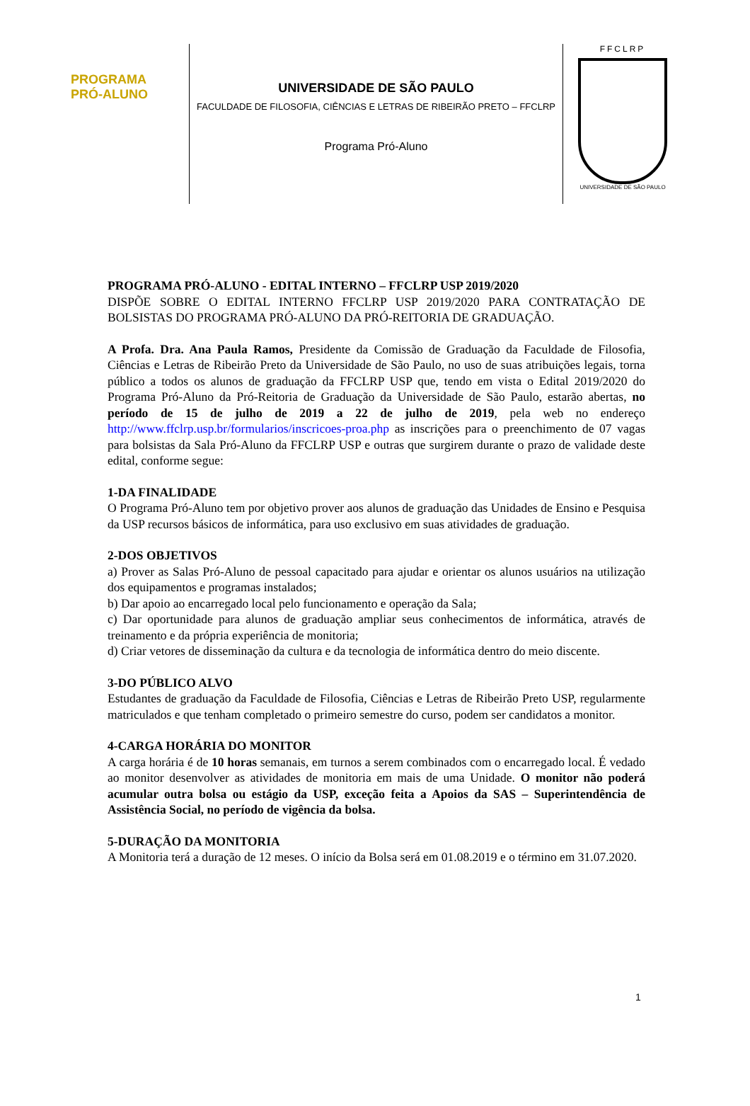PROGRAMA
PRÓ-ALUNO
UNIVERSIDADE DE SÃO PAULO
FACULDADE DE FILOSOFIA, CIÊNCIAS E LETRAS DE RIBEIRÃO PRETO – FFCLRP
Programa Pró-Aluno
FFCLRP
UNIVERSIDADE DE SÃO PAULO
PROGRAMA PRÓ-ALUNO - EDITAL INTERNO – FFCLRP USP 2019/2020
DISPÕE SOBRE O EDITAL INTERNO FFCLRP USP 2019/2020 PARA CONTRATAÇÃO DE BOLSISTAS DO PROGRAMA PRÓ-ALUNO DA PRÓ-REITORIA DE GRADUAÇÃO.
A Profa. Dra. Ana Paula Ramos, Presidente da Comissão de Graduação da Faculdade de Filosofia, Ciências e Letras de Ribeirão Preto da Universidade de São Paulo, no uso de suas atribuições legais, torna público a todos os alunos de graduação da FFCLRP USP que, tendo em vista o Edital 2019/2020 do Programa Pró-Aluno da Pró-Reitoria de Graduação da Universidade de São Paulo, estarão abertas, no período de 15 de julho de 2019 a 22 de julho de 2019, pela web no endereço http://www.ffclrp.usp.br/formularios/inscricoes-proa.php as inscrições para o preenchimento de 07 vagas para bolsistas da Sala Pró-Aluno da FFCLRP USP e outras que surgirem durante o prazo de validade deste edital, conforme segue:
1-DA FINALIDADE
O Programa Pró-Aluno tem por objetivo prover aos alunos de graduação das Unidades de Ensino e Pesquisa da USP recursos básicos de informática, para uso exclusivo em suas atividades de graduação.
2-DOS OBJETIVOS
a) Prover as Salas Pró-Aluno de pessoal capacitado para ajudar e orientar os alunos usuários na utilização dos equipamentos e programas instalados;
b) Dar apoio ao encarregado local pelo funcionamento e operação da Sala;
c) Dar oportunidade para alunos de graduação ampliar seus conhecimentos de informática, através de treinamento e da própria experiência de monitoria;
d) Criar vetores de disseminação da cultura e da tecnologia de informática dentro do meio discente.
3-DO PÚBLICO ALVO
Estudantes de graduação da Faculdade de Filosofia, Ciências e Letras de Ribeirão Preto USP, regularmente matriculados e que tenham completado o primeiro semestre do curso, podem ser candidatos a monitor.
4-CARGA HORÁRIA DO MONITOR
A carga horária é de 10 horas semanais, em turnos a serem combinados com o encarregado local. É vedado ao monitor desenvolver as atividades de monitoria em mais de uma Unidade. O monitor não poderá acumular outra bolsa ou estágio da USP, exceção feita a Apoios da SAS – Superintendência de Assistência Social, no período de vigência da bolsa.
5-DURAÇÃO DA MONITORIA
A Monitoria terá a duração de 12 meses. O início da Bolsa será em 01.08.2019 e o término em 31.07.2020.
1